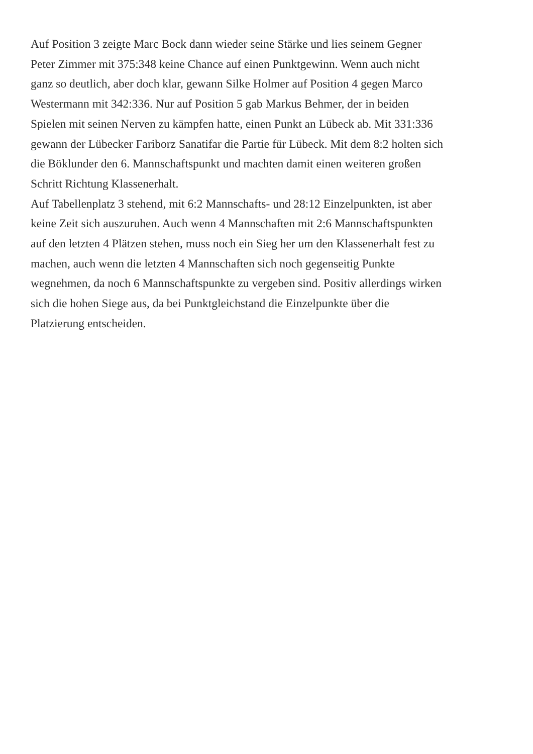Auf Position 3 zeigte Marc Bock dann wieder seine Stärke und lies seinem Gegner
Peter Zimmer mit 375:348 keine Chance auf einen Punktgewinn. Wenn auch nicht
ganz so deutlich, aber doch klar, gewann Silke Holmer auf Position 4 gegen Marco
Westermann mit 342:336. Nur auf Position 5 gab Markus Behmer, der in beiden
Spielen mit seinen Nerven zu kämpfen hatte, einen Punkt an Lübeck ab. Mit 331:336
gewann der Lübecker Fariborz Sanatifar die Partie für Lübeck. Mit dem 8:2 holten sich
die Böklunder den 6. Mannschaftspunkt und machten damit einen weiteren großen
Schritt Richtung Klassenerhalt.
Auf Tabellenplatz 3 stehend, mit 6:2 Mannschafts- und 28:12 Einzelpunkten, ist aber
keine Zeit sich auszuruhen. Auch wenn 4 Mannschaften mit 2:6 Mannschaftspunkten
auf den letzten 4 Plätzen stehen, muss noch ein Sieg her um den Klassenerhalt fest zu
machen, auch wenn die letzten 4 Mannschaften sich noch gegenseitig Punkte
wegnehmen, da noch 6 Mannschaftspunkte zu vergeben sind. Positiv allerdings wirken
sich die hohen Siege aus, da bei Punktgleichstand die Einzelpunkte über die
Platzierung entscheiden.